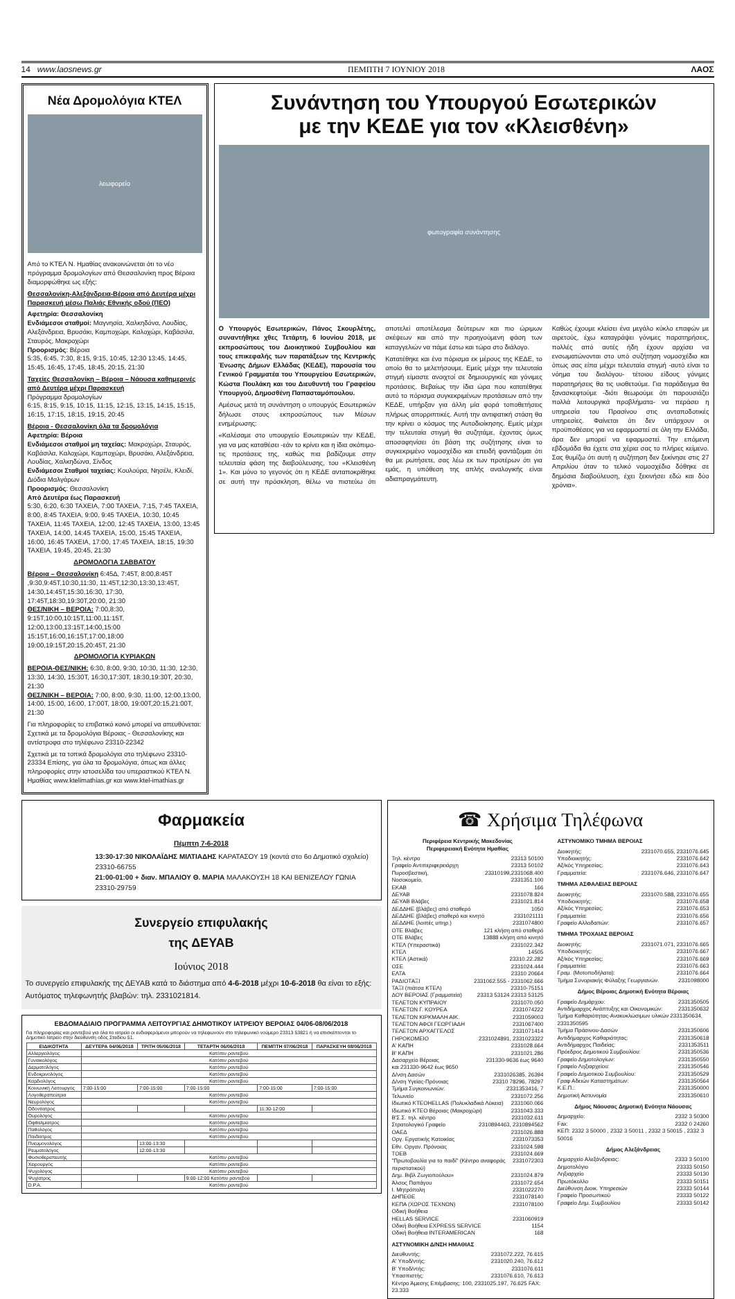14 www.laosnews.gr ΠΕΜΠΤΗ 7 ΙΟΥΝΙΟΥ 2018 ΛΑΟΣ
Νέα Δρομολόγια ΚΤΕΛ
λεωφορείο
Από το ΚΤΕΛ Ν. Ημαθίας ανακοινώνεται ότι το νέο πρόγραμμα δρομολογίων από Θεσσαλονίκη προς Βέροια διαμορφώθηκε ως εξής:
Θεσσαλονίκη-Αλεξάνδρεια-Βέροια από Δευτέρα μέχρι Παρασκευή μέσω Παλιάς Εθνικής οδού (ΠΕΟ)
Αφετηρία: Θεσσαλονίκη
Ενδιάμεσοι σταθμοί: Μαγνησία, Χαλκηδόνα, Λουδίας, Αλεξάνδρεια, Βρυσάκι, Καμποχώρι, Καλοχώρι, Καβάσιλα, Σταυρός, Μακροχώρι
Προορισμός: Βέροια
5:35, 6:45, 7:30, 8:15, 9:15, 10:45, 12:30 13:45, 14:45, 15:45, 16:45, 17:45, 18:45, 20:15, 21:30
Ταχείες Θεσσαλονίκη – Βέροια – Νάουσα καθημερινές από Δευτέρα μέχρι Παρασκευή
Πρόγραμμα δρομολογίων
6:15, 8:15, 9:15, 10:15, 11:15, 12:15, 13:15, 14:15, 15:15, 16:15, 17:15, 18:15, 19:15, 20:45
Βέροια - Θεσσαλονίκη όλα τα δρομολόγια
Αφετηρία: Βέροια
Ενδιάμεσοι σταθμοί μη ταχείας: Μακροχώρι, Σταυρός, Καβάσιλα, Καλοχώρι, Καμποχώρι, Βρυσάκι, Αλεξάνδρεια, Λουδίας, Χαλκηδώνα, Σίνδος
Ενδιάμεσοι Σταθμοί ταχείας: Κουλούρα, Νησέλι, Κλειδί, Διόδια Μαλγάρων
Προορισμός: Θεσσαλονίκη
Από Δευτέρα έως Παρασκευή
5:30, 6:20, 6:30 ΤΑΧΕΙΑ, 7:00 ΤΑΧΕΙΑ, 7:15, 7:45 ΤΑΧΕΙΑ, 8:00, 8:45 ΤΑΧΕΙΑ, 9:00, 9:45 ΤΑΧΕΙΑ, 10:30, 10:45 ΤΑΧΕΙΑ, 11:45 ΤΑΧΕΙΑ, 12:00, 12:45 ΤΑΧΕΙΑ, 13:00, 13:45 ΤΑΧΕΙΑ, 14:00, 14:45 ΤΑΧΕΙΑ, 15:00, 15:45 ΤΑΧΕΙΑ, 16:00, 16:45 ΤΑΧΕΙΑ, 17:00, 17:45 ΤΑΧΕΙΑ, 18:15, 19:30 ΤΑΧΕΙΑ, 19:45, 20:45, 21:30
ΔΡΟΜΟΛΟΓΙΑ ΣΑΒΒΑΤΟΥ
Βέροια – Θεσσαλονίκη 6:45Δ, 7:45Τ, 8:00,8:45Τ ,9:30,9:45Τ,10:30,11:30, 11:45Τ,12:30,13:30,13:45Τ, 14:30,14:45Τ,15:30,16:30, 17:30, 17:45Τ,18:30,19:30Τ,20:00, 21:30
ΘΕΣ/ΝΙΚΗ – ΒΕΡΟΙΑ: 7:00,8:30, 9:15Τ,10:00,10:15Τ,11:00,11:15Τ, 12:00,13:00,13:15Τ,14:00,15:00 15:15Τ,16:00,16:15Τ,17:00,18:00 19:00,19:15Τ,20:15,20:45Τ, 21:30
ΔΡΟΜΟΛΟΓΙΑ ΚΥΡΙΑΚΩΝ
ΒΕΡΟΙΑ-ΘΕΣ/ΝΙΚΗ: 6:30, 8:00, 9:30, 10:30, 11:30, 12:30, 13:30, 14:30, 15:30Τ, 16:30,17:30Τ, 18:30,19:30Τ, 20:30, 21:30
ΘΕΣ/ΝΙΚΗ – ΒΕΡΟΙΑ: 7:00, 8:00, 9:30, 11:00, 12:00,13:00, 14:00, 15:00, 16:00, 17:00Τ, 18:00, 19:00Τ,20:15,21:00Τ, 21:30
Για πληροφορίες το επιβατικό κοινό μπορεί να απευθύνεται: Σχετικά με τα δρομολόγια Βέροιας - Θεσσαλονίκης και αντίστροφα στο τηλέφωνο 23310-22342
Σχετικά με τα τοπικά δρομολόγια στο τηλέφωνο 23310-23334 Επίσης, για όλα τα δρομολόγια, όπως και άλλες πληροφορίες στην ιστοσελίδα του υπεραστικού ΚΤΕΛ Ν. Ημαθίας www.ktelimathias.gr και www.ktel-imathias.gr
Συνάντηση του Υπουργού Εσωτερικών
με την ΚΕΔΕ για τον «Κλεισθένη»
φωτογραφία συνάντησης
Ο Υπουργός Εσωτερικών, Πάνος Σκουρλέτης, συναντήθηκε χθες Τετάρτη, 6 Ιουνίου 2018, με εκπροσώπους του Διοικητικού Συμβουλίου και τους επικεφαλής των παρατάξεων της Κεντρικής Ένωσης Δήμων Ελλάδας (ΚΕΔΕ), παρουσία του Γενικού Γραμματέα του Υπουργείου Εσωτερικών, Κώστα Πουλάκη και του Διευθυντή του Γραφείου Υπουργού, Δημοσθένη Παπασταμόπουλου.
Αμέσως μετά τη συνάντηση ο υπουργός Εσωτερικών δήλωσε στους εκπροσώπους των Μέσων ενημέρωσης:
«Καλέσαμε στο υπουργείο Εσωτερικών την ΚΕΔΕ, για να μας καταθέσει -εάν το κρίνει και η ίδια σκόπιμο- τις προτάσεις της, καθώς πια βαδίζουμε στην τελευταία φάση της διαβούλευσης, του «Κλεισθένη 1». Και μόνο το γεγονός ότι η ΚΕΔΕ ανταποκρίθηκε σε αυτή την πρόσκληση, θέλω να πιστεύω ότι αποτελεί αποτέλεσμα δεύτερων και πιο ώριμων σκέψεων και από την προηγούμενη φάση των καταγγελιών να πάμε έστω και τώρα στο διάλογο.
Κατατέθηκε και ένα πόρισμα εκ μέρους της ΚΕΔΕ, το οποίο θα το μελετήσουμε. Εμείς μέχρι την τελευταία στιγμή είμαστε ανοιχτοί σε δημιουργικές και γόνιμες προτάσεις. Βεβαίως την ίδια ώρα που κατατέθηκε αυτό το πόρισμα συγκεκριμένων προτάσεων από την ΚΕΔΕ, υπήρξαν για άλλη μία φορά τοποθετήσεις πλήρως απορριπτικές. Αυτή την αντιφατική στάση θα την κρίνει ο κόσμος της Αυτοδιοίκησης. Εμείς μέχρι την τελευταία στιγμή θα συζητάμε, έχοντας όμως αποσαφηνίσει ότι βάση της συζήτησης είναι το συγκεκριμένο νομοσχέδιο και επειδή φαντάζομαι ότι θα με ρωτήσετε, σας λέω εκ των προτέρων ότι για εμάς, η υπόθεση της απλής αναλογικής είναι αδιαπραγμάτευτη.
Καθώς έχουμε κλείσει ένα μεγάλο κύκλο επαφών με αιρετούς, έχω καταγράψει γόνιμες παρατηρήσεις, πολλές από αυτές ήδη έχουν αρχίσει να ενσωματώνονται στο υπό συζήτηση νομοσχέδιο και όπως σας είπα μέχρι τελευταία στιγμή -αυτό είναι το νόημα του διαλόγου- τέτοιου είδους γόνιμες παρατηρήσεις θα τις υιοθετούμε. Για παράδειγμα θα ξανασκεφτούμε -διότι θεωρούμε ότι παρουσιάζει πολλά λειτουργικά προβλήματα- να περάσει η υπηρεσία του Πρασίνου στις ανταποδοτικές υπηρεσίες. Φαίνεται ότι δεν υπάρχουν οι προϋποθέσεις για να εφαρμοστεί σε όλη την Ελλάδα, άρα δεν μπορεί να εφαρμοστεί. Την επόμενη εβδομάδα θα έχετε στα χέρια σας το πλήρες κείμενο. Σας θυμίζω ότι αυτή η συζήτηση δεν ξεκίνησε στις 27 Απριλίου όταν το τελικό νομοσχέδιο δόθηκε σε δημόσια διαβούλευση, έχει ξεκινήσει εδώ και δύο χρόνια».
Φαρμακεία
Πέμπτη 7-6-2018
13:30-17:30 ΝΙΚΟΛΑΪΔΗΣ ΜΙΛΤΙΑΔΗΣ ΚΑΡΑΤΑΣΟΥ 19 (κοντά στο 6ο Δημοτικό σχολείο) 23310-66755
21:00-01:00 + διαν. ΜΠΑΛΙΟΥ Θ. ΜΑΡΙΑ ΜΑΛΑΚΟΥΣΗ 18 ΚΑΙ ΒΕΝΙΖΕΛΟΥ ΓΩΝΙΑ 23310-29759
Συνεργείο επιφυλακής
της ΔΕΥΑΒ
Ιούνιος 2018
Το συνεργείο επιφυλακής της ΔΕΥΑΒ κατά το διάστημα από 4-6-2018 μέχρι 10-6-2018 θα είναι το εξής: Αυτόματος τηλεφωνητής βλαβών: τηλ. 2331021814.
ΕΒΔΟΜΑΔΙΑΙΟ ΠΡΟΓΡΑΜΜΑ ΛΕΙΤΟΥΡΓΙΑΣ ΔΗΜΟΤΙΚΟΥ ΙΑΤΡΕΙΟΥ ΒΕΡΟΙΑΣ 04/06-08/06/2018
Για πληροφορίες και ραντεβού για όλα τα ιατρεία οι ενδιαφερόμενοι μπορούν να τηλεφωνούν στο τηλεφωνικό νούμερο 23313 53821 ή να επισκέπτονται το Δημοτικό Ιατρείο στην διεύθυνση οδός Σταδίου 51.
| ΕΙΔΙΚΟΤΗΤΑ | ΔΕΥΤΕΡΑ 04/06/2018 | ΤΡΙΤΗ 05/06/2018 | ΤΕΤΑΡΤΗ 06/06/2018 | ΠΕΜΠΤΗ 07/06/2018 | ΠΑΡΑΣΚΕΥΗ 08/06/2018 |
| --- | --- | --- | --- | --- | --- |
| Αλλεργιολόγος | Κατόπιν ραντεβού | | | | |
| Γυναικολόγος | Κατόπιν ραντεβού | | | | |
| Δερματολόγος | Κατόπιν ραντεβού | | | | |
| Ενδοκρινολόγος | Κατόπιν ραντεβού | | | | |
| Καρδιολόγος | Κατόπιν ραντεβού | | | | |
| Κοινωνική Λειτουργός | 7:00-15:00 | 7:00-15:00 | 7:00-15:00 | 7:00-15:00 | 7:00-15:00 |
| Λογοθεραπεύτρια | Κατόπιν ραντεβού | | | | |
| Νευρολόγος | Κατόπιν ραντεβού | | | | |
| Οδοντίατρος | | | | 11:30-12:00 | |
| Ουρολόγος | Κατόπιν ραντεβού | | | | |
| Οφθαλμίατρος | Κατόπιν ραντεβού | | | | |
| Παθολόγος | Κατόπιν ραντεβού | | | | |
| Παιδίατρος | Κατόπιν ραντεβού | | | | |
| Πνευμονολόγος | | 13:00-13:30 | | | |
| Ρευματολόγος | | 12:00-13:30 | | | |
| Φυσιοθεραπευτής | Κατόπιν ραντεβού | | | | |
| Χειρουργός | Κατόπιν ραντεβού | | | | |
| Ψυχολόγος | Κατόπιν ραντεβού | | | | |
| Ψυχίατρος | | | 9:00-12:00 Κατόπιν ραντεβού | | |
| D.P.A. | Κατόπιν ραντεβού | | | | |
☎ Χρήσιμα Τηλέφωνα
Περιφέρεια Κεντρικής Μακεδονίας
Περιφερειακή Ενότητα Ημαθίας
Τηλ. κέντρο 23313 50100
Γραφείο Αντιπεριφερειάρχη 23313 50102
Πυροσβεστική, 23310199,2331068.400
Νοσοκομείο, 2331351.100
ΕΚΑΒ 166
ΔΕΥΑΒ 2331078.824
ΔΕΥΑΒ Βλάβες 2331021.814
ΔΕΔΔΗΕ (βλάβες) από σταθερό 1050
ΔΕΔΔΗΕ (βλάβες) σταθερό και κινητό 2331021111
ΔΕΔΔΗΕ (λοιπές υπηρ.) 2331074800
ΟΤΕ Βλάβες 121 κλήση από σταθερό
ΟΤΕ Βλάβες 13888 κλήση από κινητό
ΚΤΕΛ (Υπεραστικά) 2331022.342
ΚΤΕΛ 14505
ΚΤΕΛ (Αστικά) 23310.22.282
ΟΣΕ 2331024.444
ΕΛΤΑ 23310 20664
ΡΑΔΙΟΤΑΞΙ 2331062.555 - 2331062.666
ΤΑΞΙ (πιάτσα ΚΤΕΛ) 23310-75151
ΔΟΥ ΒΕΡΟΙΑΣ (Γραμματεία) 23313 53124 23313 53125
ΤΕΛΕΤΩΝ ΚΥΠΡΑΙΟΥ 2331070.050
ΤΕΛΕΤΩΝ Γ. ΚΟΥΡΕΑ 2331074222
ΤΕΛΕΤΩΝ ΚΙΡΚΜΑΛΗ ΑΙΚ. 2331059003
ΤΕΛΕΤΩΝ ΑΦΟΙ ΓΕΩΡΓΙΑΔΗ 2331067400
ΤΕΛΕΤΩΝ ΑΡΧΑΓΓΕΛΟΣ 2331071414
ΓΗΡΟΚΟΜΕΙΟ 2331024891, 2331023322
Α' ΚΑΠΗ 2331028.664
Β' ΚΑΠΗ 2331021.286
Δασαρχείο Βέροιας 231330-9636 έως 9640
και 231330-9642 έως 9650
Δ/νση Δασών 2331026385, 26394
Δ/νση Υγείας-Πρόνοιας 23310 78296, 78297
Τμήμα Συγκοινωνιών: 2331353416, 7
Τελωνείο 2331072.256
Ιδιωτικό ΚΤΕΟHELLAS (Πολυκλαδικά Λύκεια) 2331060.066
Ιδιωτικό ΚΤΕΟ Βέροιας (Μακροχώρι) 2331043.333
Β'Σ.Σ. τηλ. κέντρο 2331032.611
Στρατολογικό Γραφείο 2310894463, 2310894562
ΟΑΕΔ 2331026.888
Οργ. Εργατικής Κατοικίας 2331073353
Εθν. Οργαν. Πρόνοιας 2331024.598
ΤΟΕΒ 2331024.669
"Πρωτοβουλία για το παιδί" (Κέντρο αναφοράς περιστατικού) 2331072303
Δημ. Βιβλ Ζωγιοπούλου» 2331024.879
Άλσος Παπάγου 2331072.654
Ι. Μητρόπολη 2331022270
ΔΗΠΕΘΕ 2331078140
ΚΕΠΑ (ΧΩΡΟΣ ΤΕΧΝΩΝ) 2331078100
Οδική Βοήθεια
HELLAS SERVICE 2331060919
Οδική Βοήθεια EXPRESS SERVICE 1154
Οδική Βοήθεια INTERAMERICAN 168
ΑΣΤΥΝΟΜΙΚΗ Δ/ΝΣΗ ΗΜΑΘΙΑΣ
Διευθυντής: 2331072.222, 76.615
Α' Υποδ/ντής: 2331020.240, 76.612
Β' Υποδ/ντής: 2331076.611
Υπασπιστής: 2331076.610, 76.613
Κέντρο Άμεσης Επέμβασης: 100, 2331025.197, 76.625 FAX: 23.333
ΑΣΤΥΝΟΜΙΚΟ ΤΜΗΜΑ ΒΕΡΟΙΑΣ
Διοικητής: 2331070.655, 2331076.645
Υποδιοικητής: 2331076.642
Αξ/κός Υπηρεσίας: 2331076.643
Γραμματεία: 2331076.646, 2331076.647
ΤΜΗΜΑ ΑΣΦΑΛΕΙΑΣ ΒΕΡΟΙΑΣ
Διοικητής: 2331070.588, 2331076.655
Υποδιοικητής: 2331076.658
Αξ/κός Υπηρεσίας: 2331076.653
Γραμματεία: 2331076.656
Γραφείο Αλλοδαπών: 2331076.657
ΤΜΗΜΑ ΤΡΟΧΑΙΑΣ ΒΕΡΟΙΑΣ
Διοικητής: 2331071.071, 2331076.665
Υποδιοικητής: 2331076.667
Αξ/κός Υπηρεσίας: 2331076.669
Γραμματεία: 2331076.663
Γραμ. (Μοτοποδήλατα): 2331076.664
Τμήμα Συνοριακής Φύλαξης Γεωργιανών. 2331098000
Δήμος Βέροιας Δημοτική Ενότητα Βέροιας
Γραφείο Δημάρχου: 2331350505
Αντιδήμαρχος Ανάπτυξης και Οικονομικών: 2331350632
Τμήμα Καθαριότητας-Ανακυκλώσιμων υλικών 2331350634, 2331350595
Τμήμα Πράσινου-Δασών 2331350606
Αντιδήμαρχος Καθαριότητας: 2331350618
Αντιδήμαρχος Παιδείας: 2331353511
Πρόεδρος Δημοτικού Συμβουλίου: 2331350536
Γραφείο Δημοτολογίων: 2331350550
Γραφείο Ληξιαρχείου: 2331350546
Γραφείο Δημοτικού Συμβουλίου: 2331350529
Γραφ Αδειών Καταστημάτων: 2331350564
Κ.Ε.Π.: 2331350000
Δημοτική Αστυνομία 2331350610
Δήμος Νάουσας Δημοτική Ενότητα Νάουσας
Δημαρχείο: 2332 3 50300
Fax: 2332 0 24260
ΚΕΠ: 2332 3 50000 , 2332 3 50011 , 2332 3 50015 , 2332 3 50016
Δήμος Αλεξάνδρειας
Δημαρχείο Αλεξάνδρειας: 2333 3 50100
Δημοτολόγιο 23333 50150
Ληξιαρχείο 23333 50130
Πρωτόκολλο 23333 50151
Διεύθυνση Διοικ. Υπηρεσιών 23333 50144
Γραφείο Προσωπικού 23333 50122
Γραφείο Δημ. Συμβουλίου 23333 50142